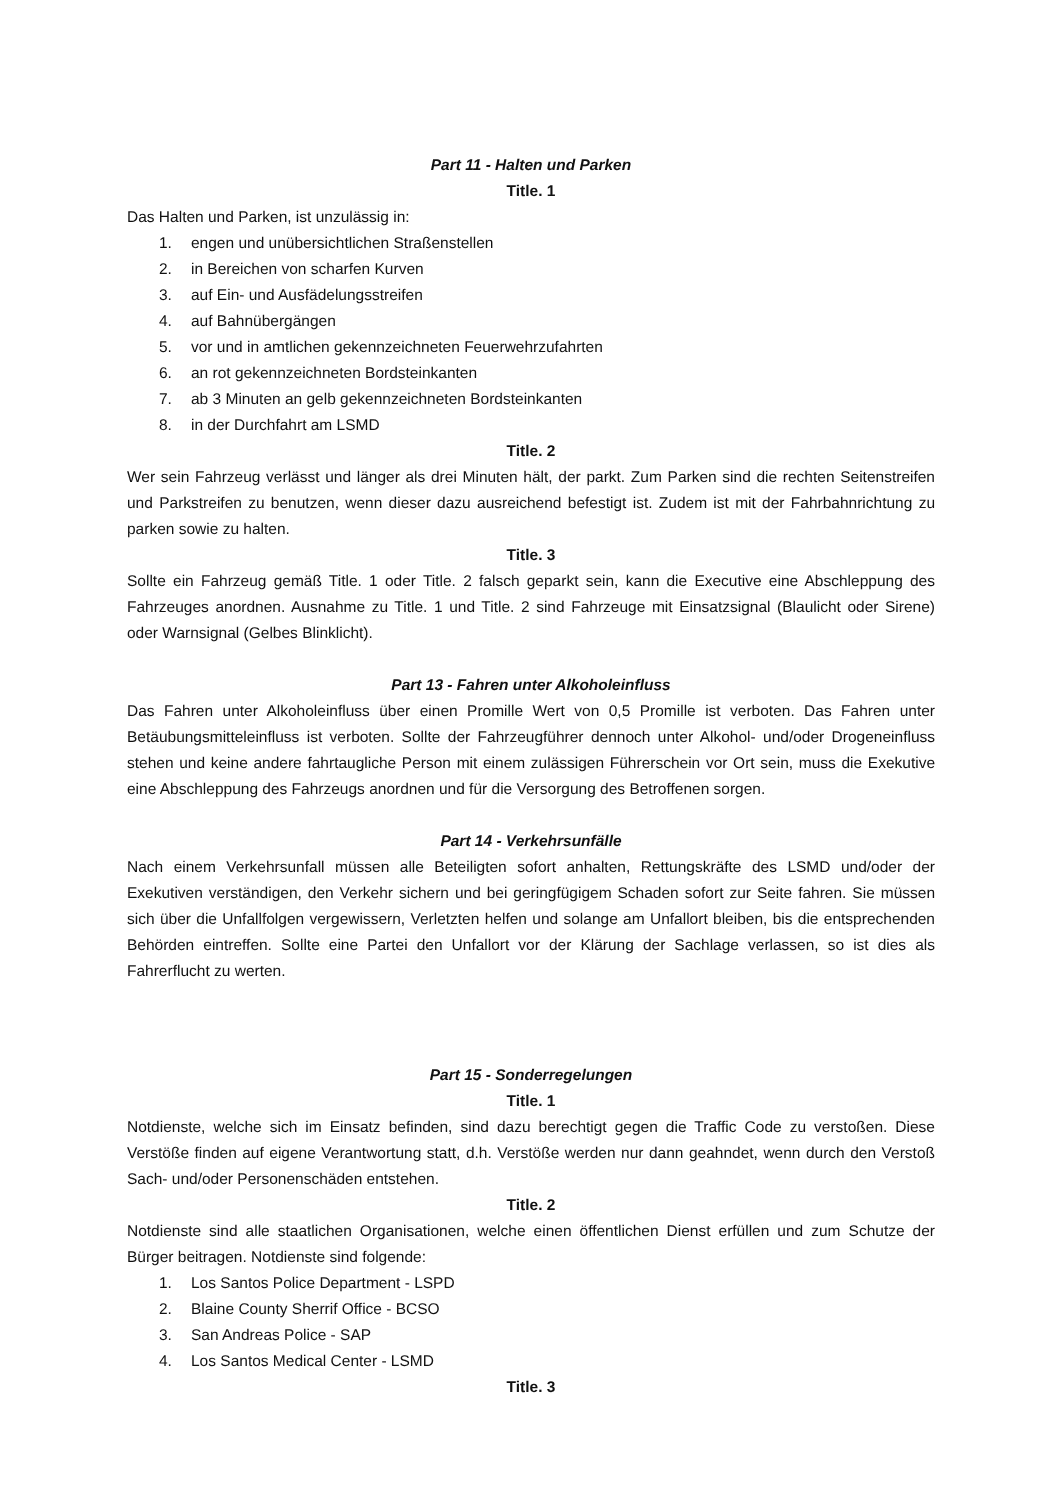Part 11 - Halten und Parken
Title. 1
Das Halten und Parken, ist unzulässig in:
1. engen und unübersichtlichen Straßenstellen
2. in Bereichen von scharfen Kurven
3. auf Ein- und Ausfädelungsstreifen
4. auf Bahnübergängen
5. vor und in amtlichen gekennzeichneten Feuerwehrzufahrten
6. an rot gekennzeichneten Bordsteinkanten
7. ab 3 Minuten an gelb gekennzeichneten Bordsteinkanten
8. in der Durchfahrt am LSMD
Title. 2
Wer sein Fahrzeug verlässt und länger als drei Minuten hält, der parkt. Zum Parken sind die rechten Seitenstreifen und Parkstreifen zu benutzen, wenn dieser dazu ausreichend befestigt ist. Zudem ist mit der Fahrbahnrichtung zu parken sowie zu halten.
Title. 3
Sollte ein Fahrzeug gemäß Title. 1 oder Title. 2 falsch geparkt sein, kann die Executive eine Abschleppung des Fahrzeuges anordnen. Ausnahme zu Title. 1 und Title. 2 sind Fahrzeuge mit Einsatzsignal (Blaulicht oder Sirene) oder Warnsignal (Gelbes Blinklicht).
Part 13 - Fahren unter Alkoholeinfluss
Das Fahren unter Alkoholeinfluss über einen Promille Wert von 0,5 Promille ist verboten. Das Fahren unter Betäubungsmitteleinfluss ist verboten. Sollte der Fahrzeugführer dennoch unter Alkohol- und/oder Drogeneinfluss stehen und keine andere fahrtaugliche Person mit einem zulässigen Führerschein vor Ort sein, muss die Exekutive eine Abschleppung des Fahrzeugs anordnen und für die Versorgung des Betroffenen sorgen.
Part 14 - Verkehrsunfälle
Nach einem Verkehrsunfall müssen alle Beteiligten sofort anhalten, Rettungskräfte des LSMD und/oder der Exekutiven verständigen, den Verkehr sichern und bei geringfügigem Schaden sofort zur Seite fahren. Sie müssen sich über die Unfallfolgen vergewissern, Verletzten helfen und solange am Unfallort bleiben, bis die entsprechenden Behörden eintreffen. Sollte eine Partei den Unfallort vor der Klärung der Sachlage verlassen, so ist dies als Fahrerflucht zu werten.
Part 15 - Sonderregelungen
Title. 1
Notdienste, welche sich im Einsatz befinden, sind dazu berechtigt gegen die Traffic Code zu verstoßen. Diese Verstöße finden auf eigene Verantwortung statt, d.h. Verstöße werden nur dann geahndet, wenn durch den Verstoß Sach- und/oder Personenschäden entstehen.
Title. 2
Notdienste sind alle staatlichen Organisationen, welche einen öffentlichen Dienst erfüllen und zum Schutze der Bürger beitragen. Notdienste sind folgende:
1. Los Santos Police Department - LSPD
2. Blaine County Sherrif Office - BCSO
3. San Andreas Police - SAP
4. Los Santos Medical Center - LSMD
Title. 3